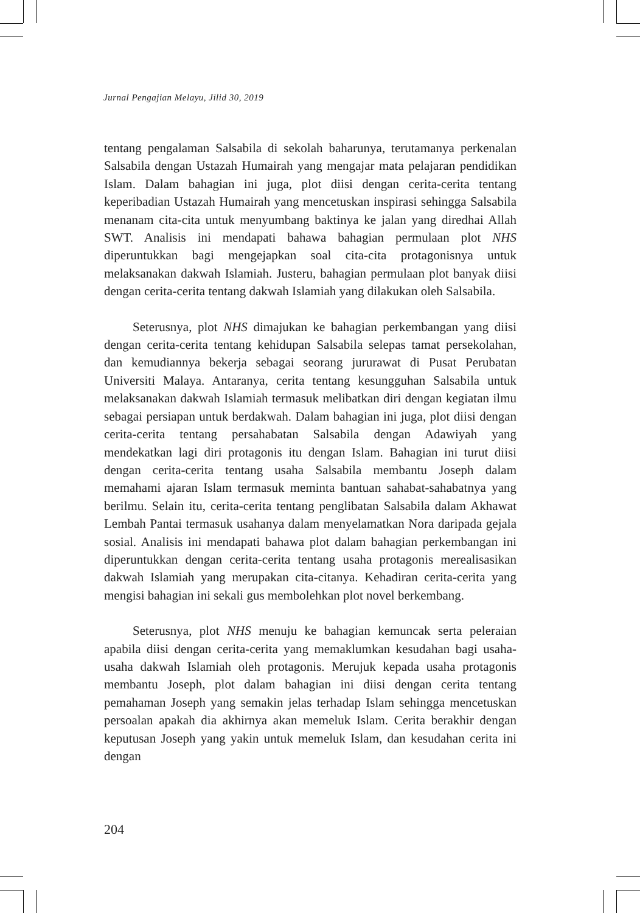Jurnal Pengajian Melayu, Jilid 30, 2019
tentang pengalaman Salsabila di sekolah baharunya, terutamanya perkenalan Salsabila dengan Ustazah Humairah yang mengajar mata pelajaran pendidikan Islam. Dalam bahagian ini juga, plot diisi dengan cerita-cerita tentang keperibadian Ustazah Humairah yang mencetuskan inspirasi sehingga Salsabila menanam cita-cita untuk menyumbang baktinya ke jalan yang diredhai Allah SWT. Analisis ini mendapati bahawa bahagian permulaan plot NHS diperuntukkan bagi mengejapkan soal cita-cita protagonisnya untuk melaksanakan dakwah Islamiah. Justeru, bahagian permulaan plot banyak diisi dengan cerita-cerita tentang dakwah Islamiah yang dilakukan oleh Salsabila.
Seterusnya, plot NHS dimajukan ke bahagian perkembangan yang diisi dengan cerita-cerita tentang kehidupan Salsabila selepas tamat persekolahan, dan kemudiannya bekerja sebagai seorang jururawat di Pusat Perubatan Universiti Malaya. Antaranya, cerita tentang kesungguhan Salsabila untuk melaksanakan dakwah Islamiah termasuk melibatkan diri dengan kegiatan ilmu sebagai persiapan untuk berdakwah. Dalam bahagian ini juga, plot diisi dengan cerita-cerita tentang persahabatan Salsabila dengan Adawiyah yang mendekatkan lagi diri protagonis itu dengan Islam. Bahagian ini turut diisi dengan cerita-cerita tentang usaha Salsabila membantu Joseph dalam memahami ajaran Islam termasuk meminta bantuan sahabat-sahabatnya yang berilmu. Selain itu, cerita-cerita tentang penglibatan Salsabila dalam Akhawat Lembah Pantai termasuk usahanya dalam menyelamatkan Nora daripada gejala sosial. Analisis ini mendapati bahawa plot dalam bahagian perkembangan ini diperuntukkan dengan cerita-cerita tentang usaha protagonis merealisasikan dakwah Islamiah yang merupakan cita-citanya. Kehadiran cerita-cerita yang mengisi bahagian ini sekali gus membolehkan plot novel berkembang.
Seterusnya, plot NHS menuju ke bahagian kemuncak serta peleraian apabila diisi dengan cerita-cerita yang memaklumkan kesudahan bagi usaha-usaha dakwah Islamiah oleh protagonis. Merujuk kepada usaha protagonis membantu Joseph, plot dalam bahagian ini diisi dengan cerita tentang pemahaman Joseph yang semakin jelas terhadap Islam sehingga mencetuskan persoalan apakah dia akhirnya akan memeluk Islam. Cerita berakhir dengan keputusan Joseph yang yakin untuk memeluk Islam, dan kesudahan cerita ini dengan
204